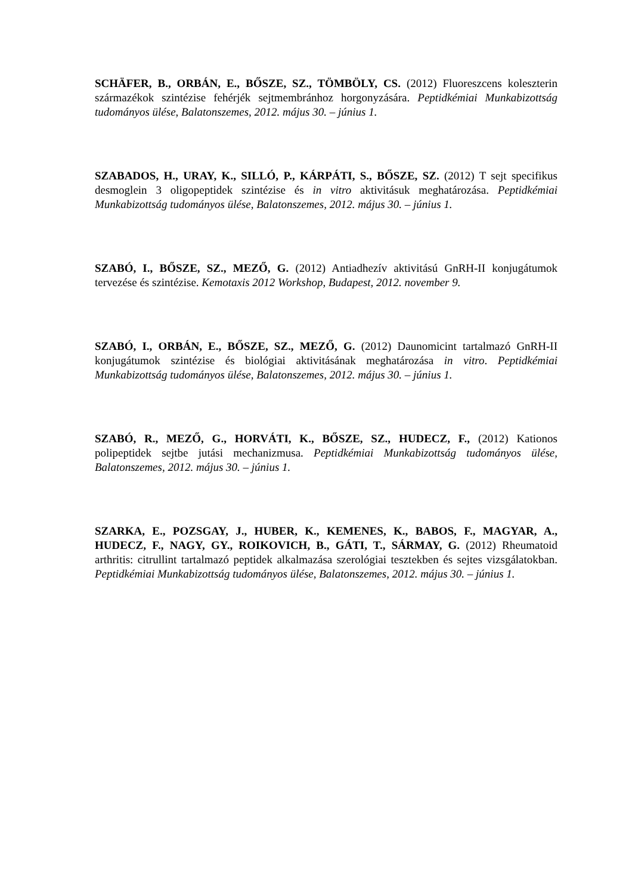SCHÄFER, B., ORBÁN, E., BŐSZE, SZ., TÖMBÖLY, CS. (2012) Fluoreszcens koleszterin származékok szintézise fehérjék sejtmembránhoz horgonyzására. Peptidkémiai Munkabizottság tudományos ülése, Balatonszemes, 2012. május 30. – június 1.
SZABADOS, H., URAY, K., SILLÓ, P., KÁRPÁTI, S., BŐSZE, SZ. (2012) T sejt specifikus desmoglein 3 oligopeptidek szintézise és in vitro aktivitásuk meghatározása. Peptidkémiai Munkabizottság tudományos ülése, Balatonszemes, 2012. május 30. – június 1.
SZABÓ, I., BŐSZE, SZ., MEZŐ, G. (2012) Antiadhezív aktivitású GnRH-II konjugátumok tervezése és szintézise. Kemotaxis 2012 Workshop, Budapest, 2012. november 9.
SZABÓ, I., ORBÁN, E., BŐSZE, SZ., MEZŐ, G. (2012) Daunomicint tartalmazó GnRH-II konjugátumok szintézise és biológiai aktivitásának meghatározása in vitro. Peptidkémiai Munkabizottság tudományos ülése, Balatonszemes, 2012. május 30. – június 1.
SZABÓ, R., MEZŐ, G., HORVÁTI, K., BŐSZE, SZ., HUDECZ, F., (2012) Kationos polipeptidek sejtbe jutási mechanizmusa. Peptidkémiai Munkabizottság tudományos ülése, Balatonszemes, 2012. május 30. – június 1.
SZARKA, E., POZSGAY, J., HUBER, K., KEMENES, K., BABOS, F., MAGYAR, A., HUDECZ, F., NAGY, GY., ROIKOVICH, B., GÁTI, T., SÁRMAY, G. (2012) Rheumatoid arthritis: citrullint tartalmazó peptidek alkalmazása szerológiai tesztekben és sejtes vizsgálatokban. Peptidkémiai Munkabizottság tudományos ülése, Balatonszemes, 2012. május 30. – június 1.